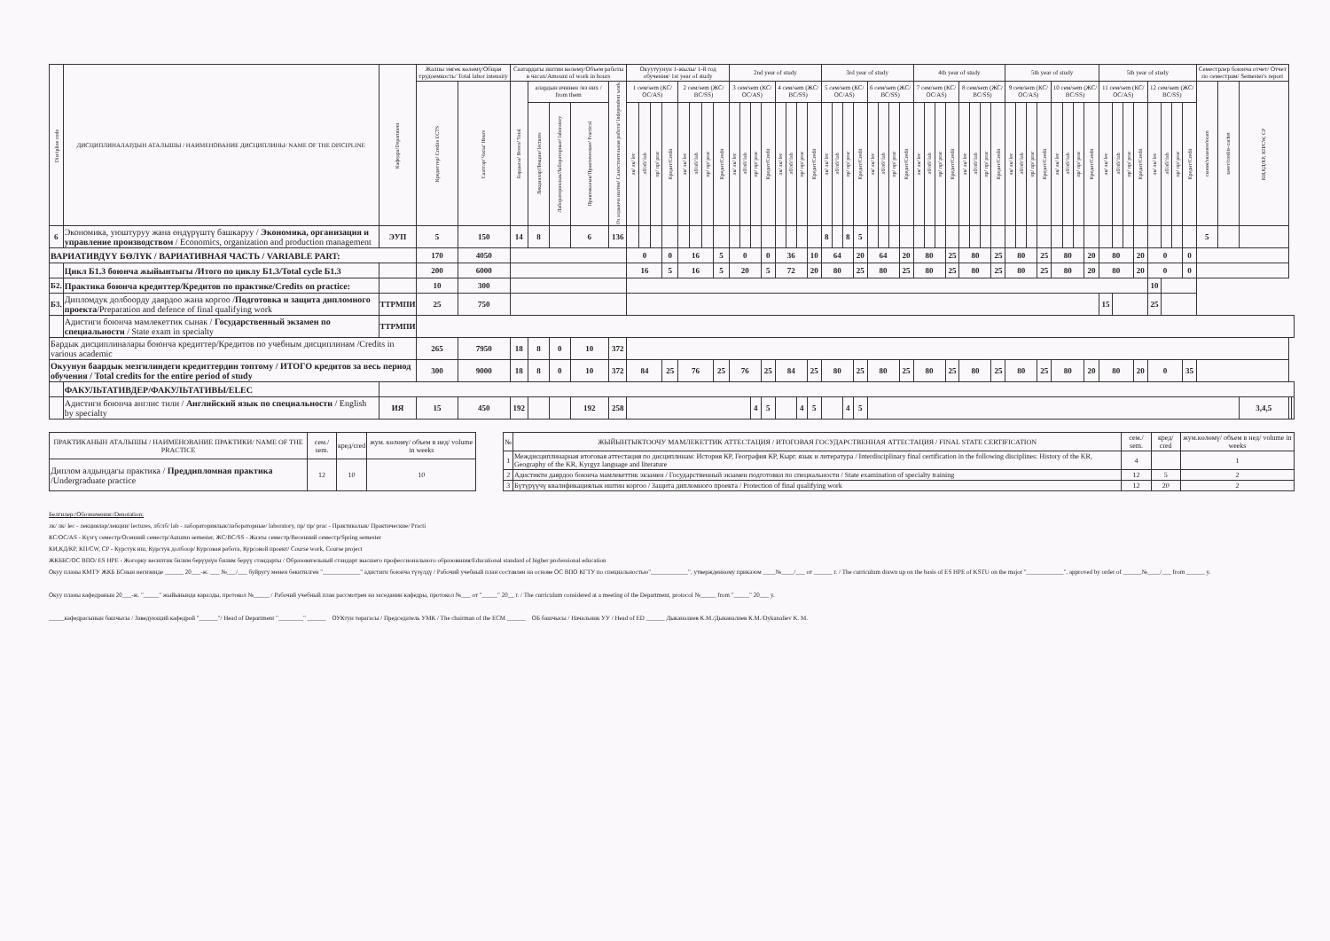| Discipline code | ДИСЦИПЛИНАЛАРДЫН АТАЛЫШЫ / НАИМЕНОВАНИЕ ДИСЦИПЛИНЫ/ NAME OF THE DISCIPLINE | Кафедра/Department | Жалпы эмгек көлөмү/Общая трудоемкость/ Total labor intensity | | Саатардагы иштин көлөмү/Объем работы в часах/Amount of work in hours | | | | | Окуутуунун 1-жылы/ 1-й год обучения/ 1st year of study | | | | | | | | 2nd year of study | | | | | | | | 3rd year of study | | | | | | | | 4th year of study | | | | | | | | 5th year of study | | | | | | | | 5th year of study | | | | | | | | Семестрлер боюнча отчет/ Отчет по семестрам/ Semester's report | | | | |
| --- | --- | --- | --- | --- | --- | --- | --- | --- | --- | --- | --- | --- | --- | --- | --- | --- | --- | --- | --- | --- | --- | --- | --- | --- | --- | --- | --- | --- | --- | --- | --- | --- | --- | --- | --- | --- | --- | --- | --- | --- | --- | --- | --- | --- | --- | --- | --- | --- | --- | --- | --- | --- | --- | --- | --- | --- | --- | --- | --- | --- | --- | --- |
| | | | Кредиттер/ Credits ECTS | Сааттар/ Часы/ Hours | Бардыгы/ Всего/ Total | алардын ичинен /из них / from them | | | Өз алдынча иштөө/ Самостоятельная работа/ Independent work | 1 сем/sem (КС/ОС/AS) | | | | 2 сем/sem (ЖС/ВС/SS) | | | | 3 сем/sem (КС/ОС/AS) | | | | 4 сем/sem (ЖС/ВС/SS) | | | | 5 сем/sem (КС/ОС/AS) | | | | 6 сем/sem (ЖС/ВС/SS) | | | | 7 сем/sem (КС/ОС/AS) | | | | 8 сем/sem (ЖС/ВС/SS) | | | | 9 сем/sem (КС/ОС/AS) | | | | 10 сем/sem (ЖС/ВС/SS) | | | | 11 сем/sem (КС/ОС/AS) | | | | 12 сем/sem (ЖС/ВС/SS) | | | | сынак/экзамен/exam | зачет/credits-zachet | КИ,КД/КР, КП/CW, CP | | |
| | | | | | | Лекциялар/Лекции/ lectures | Лабораториялык/Лабораторные/ laboratory | Практикалык/Практические/ Practical | | лк/ лк/ lec | лб/лб/ lab | пр/ пр/ prac | Кредит/Credit | лк/ лк/ lec | лб/лб/ lab | пр/ пр/ prac | Кредит/Credit | лк/ лк/ lec | лб/лб/ lab | пр/ пр/ prac | Кредит/Credit | лк/ лк/ lec | лб/лб/ lab | пр/ пр/ prac | Кредит/Credit | лк/ лк/ lec | лб/лб/ lab | пр/ пр/ prac | Кредит/Credit | лк/ лк/ lec | лб/лб/ lab | пр/ пр/ prac | Кредит/Credit | лк/ лк/ lec | лб/лб/ lab | пр/ пр/ prac | Кредит/Credit | лк/ лк/ lec | лб/лб/ lab | пр/ пр/ prac | Кредит/Credit | лк/ лк/ lec | лб/лб/ lab | пр/ пр/ prac | Кредит/Credit | лк/ лк/ lec | лб/лб/ lab | пр/ пр/ prac | Кредит/Credit | лк/ лк/ lec | лб/лб/ lab | пр/ пр/ prac | Кредит/Credit | лк/ лк/ lec | лб/лб/ lab | пр/ пр/ prac | Кредит/Credit | | | | | |
| 6 | Экономика, уюштуруу жана өндүрүштү башкаруу / Экономика, организация и управление производством / Economics, organization and production management | ЭУП | 5 | 150 | 14 | 8 | | 6 | 136 | | | | | | | | | | | | | | | | | 8 | | 8 | 5 | | | | | | | | | | | | | | | | | | | | | | | | | | | | | 5 | | | | |
| ВАРИАТИВДҮҮ БӨЛҮК / ВАРИАТИВНАЯ ЧАСТЬ / VARIABLE PART: | | | 170 | 4050 | | | | | | 0 | | | 0 | 16 | | | 5 | 0 | | | 0 | 36 | | | 10 | 64 | | | 20 | 64 | | | 20 | 80 | | | 25 | 80 | | | 25 | 80 | | | 25 | 80 | | | 20 | 80 | | | 20 | 0 | | | 0 | | | | | |
| | Цикл Б1.3 боюнча жыйынтыгы /Итого по циклу Б1.3/Total cycle Б1.3 | | 200 | 6000 | | | | | | 16 | | | 5 | 16 | | | 5 | 20 | | | 5 | 72 | | | 20 | 80 | | | 25 | 80 | | | 25 | 80 | | | 25 | 80 | | | 25 | 80 | | | 25 | 80 | | | 20 | 80 | | | 20 | 0 | | | 0 | | | | | |
| Б2. | Практика боюнча кредиттер/Кредитов по практике/Credits on practice: | | 10 | 300 | | | | | | | | | | | | | | | | | | | | | | | | | | | | | | | | | | | | | | | | | | | | | | | | | | 10 | | | | | | | | |
| Б3. | Дипломдук долбоорду даярдоо жана коргоо / Подготовка и защита дипломного проекта /Preparation and defence of final qualifying work | ТТРМПИ | 25 | 750 | | | | | | | | | | | | | | | | | | | | | | | | | | | | | | | | | | | | | | | | | | | | | | 15 | | | | 25 | | | | | | | | |
| | Адистиги боюнча мамлекеттик сынак / Государственный экзамен по специальности / State exam in specialty | ТТРМПИ | | | | | | | | | | | | | | | | | | | | | | | | | | | | | | | | | | | | | | | | | | | | | | | | | | | | | | | | | | | | |
| Бардык дисциплиналары боюнча кредиттер/Кредитов по учебным дисциплинам /Credits in various academic | | | 265 | 7950 | 18 | 8 | 0 | 10 | 372 | | | | | | | | | | | | | | | | | | | | | | | | | | | | | | | | | | | | | | | | | | | | | | | | | | | | | |
| Окуунун баардык мезгилиндеги кредиттердин топтому / ИТОГО кредитов за весь период обучения / Total credits for the entire period of study | | | 300 | 9000 | 18 | 8 | 0 | 10 | 372 | 84 | | | 25 | 76 | | | 25 | 76 | | | 25 | 84 | | | 25 | 80 | | | 25 | 80 | | | 25 | 80 | | | 25 | 80 | | | 25 | 80 | | | 25 | 80 | | | 20 | 80 | | | 20 | 0 | | | 35 | | | | | |
| | ФАКУЛЬТАТИВДЕР/ФАКУЛЬТАТИВЫ/ELEC | | | | | | | | | | | | | | | | | | | | | | | | | | | | | | | | | | | | | | | | | | | | | | | | | | | | | | | | | | | | | |
| | Адистиги боюнча англис тили / Английский язык по специальности / English by specialty | ИЯ | 15 | 450 | 192 | | | 192 | 258 | | | | | | | | | | | 4 | 5 | | | 4 | 5 | | | 4 | 5 | | | | | | | | | | | | | | | | | | | | | | | | | | | | | | | 3,4,5 | | |
| ПРАКТИКАНЫН АТАЛЫШЫ / НАИМЕНОВАНИЕ ПРАКТИКИ/ NAME OF THE PRACTICE | сем./ sem. | кред/cred | жум. көлөмү/ объем в нед/ volume in weeks |
| --- | --- | --- | --- |
| Диплом алдындагы практика / Преддипломная практика /Undergraduate practice | 12 | 10 | 10 |
| № | ЖЫЙЫНТЫКТООЧУ МАМЛЕКЕТТИК АТТЕСТАЦИЯ / ИТОГОВАЯ ГОСУДАРСТВЕННАЯ АТТЕСТАЦИЯ / FINAL STATE CERTIFICATION | сем./ sem. | кред/ cred | жум.көлөмү/ объем в нед/ volume in weeks |
| --- | --- | --- | --- | --- |
| 1 | Междисциплинарная итоговая аттестация по дисциплинам: История КР, География КР, Кырг. язык и литература / Interdisciplinary final certification in the following disciplines: History of the KR, Geography of the KR, Kyrgyz language and literature | 4 | | 1 |
| 2 | Адистикти даярдоо боюнча мамлекеттик экзамен / Государственный экзамен подготовки по специальности / State examination of specialty training | 12 | 5 | 2 |
| 3 | Бүтүрүүчү квалификациялык иштин коргоо / Защита дипломного проекта / Protection of final qualifying work | 12 | 20 | 2 |
Белгилер:/Обозначения:/Denotation:
лк/ лк/ lec - лекциялар/лекции/ lectures, лб/лб/ lab - лабораториялык/лабораторные/ laboratory, пр/ пр/ prac - Практикалык/ Практические/ Practi
КС/ОС/AS - Күзгү семестр/Осенний семестр/Autumn semester, ЖС/ВС/SS - Жазгы семестр/Весенний семестр/Spring semester
КИ,КД/КР, КП/CW, CP - Курстук иш, Курстук долбоор/ Курсовая работа, Курсовой проект/ Course work, Course project
ЖКББС/ОС ВПО/ ES HPE - Жогорку кесиптик билим берүүнүн билим берүү стандарты / Образовательный стандарт высшего профессионального образования/Educational standard of higher professional education
Окуу планы КМТУ ЖКБ БСнын негизинде ______ 20___-ж. ___ №___/___ буйругу менен бекитилген "____________" адистиги боюнча түзүлдү / Рабочий учебный план составлен на основе ОС ВПО КГТУ по специальностью"____________", утвержденному приказом ____№____/___ от ______ г. / The curriculum drawn up on the basis of ES HPE of KSTU on the major "____________", approved by order of ______№____/___ from ______ y.
Окуу планы кафедранын 20___-ж. "_____" жыйынында каралды, протокол №_____ / Рабочий учебный план рассмотрен на заседании кафедры, протокол №___ от "_____" 20__ г. / The curriculum considered at a meeting of the Department, protocol №_____ from "_____" 20___ y.
_____кафедрасынын башчысы / Заведующий кафедрой "______"/ Head of Department "________" ______ ОУКтун төрагасы / Председатель УМК / The chairman of the ECM ______ ОБ башчысы / Начальник УУ / Head of ED ______ Дыканалиев К.М./Дыканалиев К.М./Dykanaliev K. M.